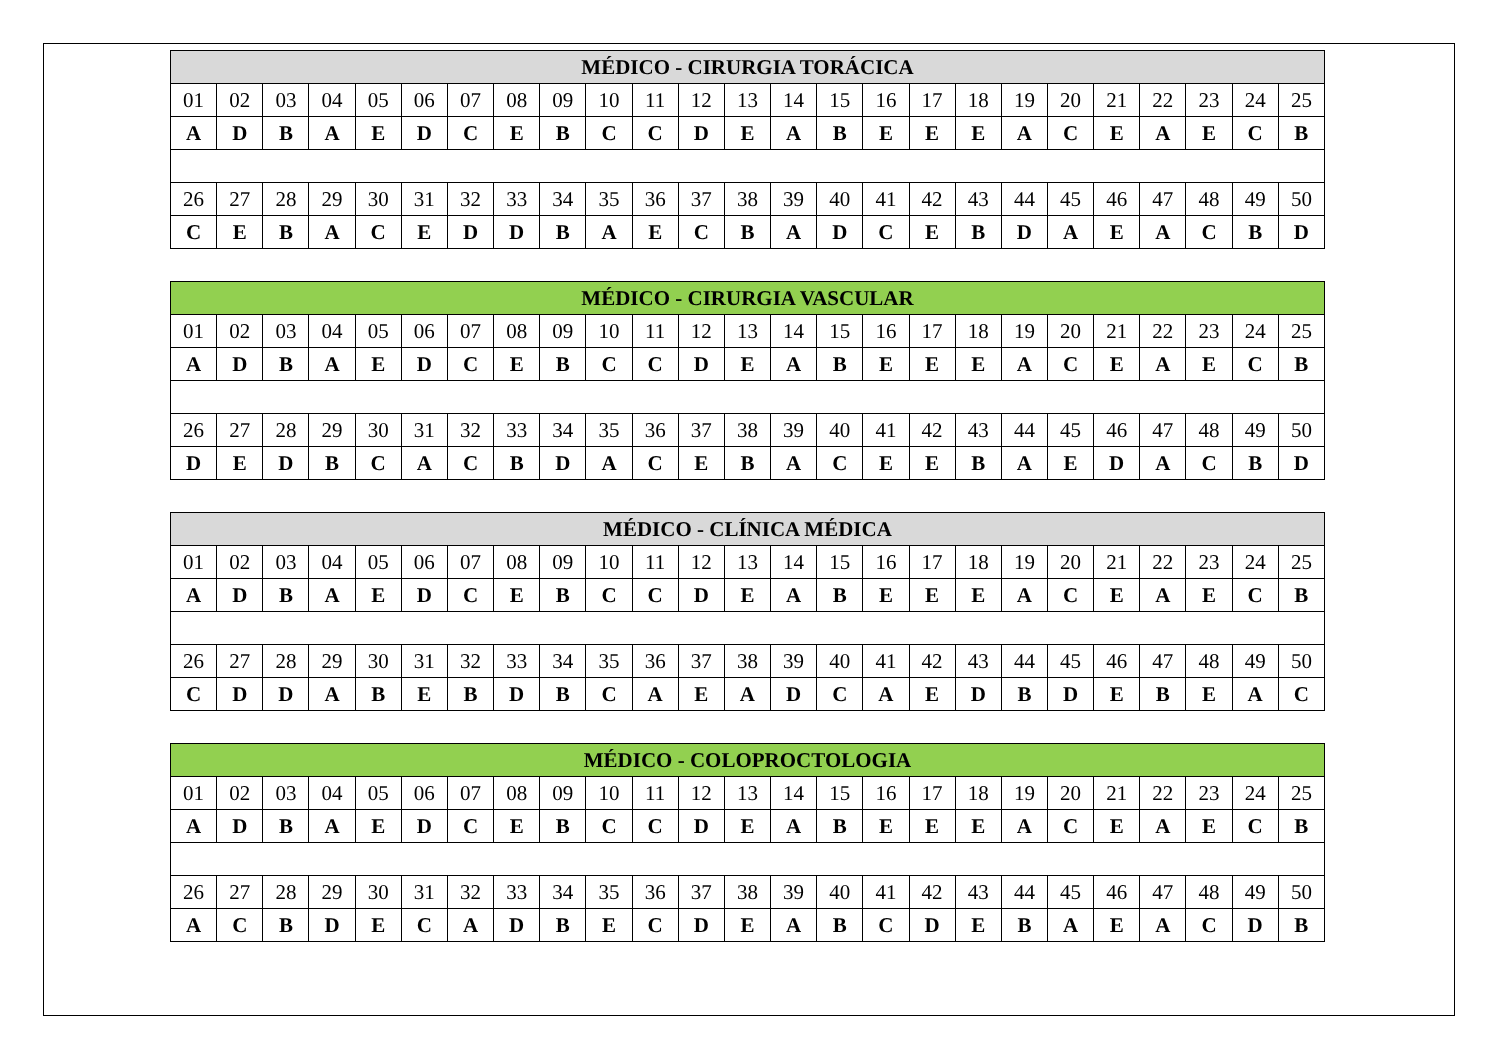| MÉDICO - CIRURGIA TORÁCICA | | | | | | | | | | | | | | | | | | | | | | | | |
| --- | --- | --- | --- | --- | --- | --- | --- | --- | --- | --- | --- | --- | --- | --- | --- | --- | --- | --- | --- | --- | --- | --- | --- | --- |
| 01 | 02 | 03 | 04 | 05 | 06 | 07 | 08 | 09 | 10 | 11 | 12 | 13 | 14 | 15 | 16 | 17 | 18 | 19 | 20 | 21 | 22 | 23 | 24 | 25 |
| A | D | B | A | E | D | C | E | B | C | C | D | E | A | B | E | E | E | A | C | E | A | E | C | B |
| 26 | 27 | 28 | 29 | 30 | 31 | 32 | 33 | 34 | 35 | 36 | 37 | 38 | 39 | 40 | 41 | 42 | 43 | 44 | 45 | 46 | 47 | 48 | 49 | 50 |
| C | E | B | A | C | E | D | D | B | A | E | C | B | A | D | C | E | B | D | A | E | A | C | B | D |
| MÉDICO - CIRURGIA VASCULAR | | | | | | | | | | | | | | | | | | | | | | | | |
| --- | --- | --- | --- | --- | --- | --- | --- | --- | --- | --- | --- | --- | --- | --- | --- | --- | --- | --- | --- | --- | --- | --- | --- | --- |
| 01 | 02 | 03 | 04 | 05 | 06 | 07 | 08 | 09 | 10 | 11 | 12 | 13 | 14 | 15 | 16 | 17 | 18 | 19 | 20 | 21 | 22 | 23 | 24 | 25 |
| A | D | B | A | E | D | C | E | B | C | C | D | E | A | B | E | E | E | A | C | E | A | E | C | B |
| 26 | 27 | 28 | 29 | 30 | 31 | 32 | 33 | 34 | 35 | 36 | 37 | 38 | 39 | 40 | 41 | 42 | 43 | 44 | 45 | 46 | 47 | 48 | 49 | 50 |
| D | E | D | B | C | A | C | B | D | A | C | E | B | A | C | E | E | B | A | E | D | A | C | B | D |
| MÉDICO - CLÍNICA MÉDICA | | | | | | | | | | | | | | | | | | | | | | | | |
| --- | --- | --- | --- | --- | --- | --- | --- | --- | --- | --- | --- | --- | --- | --- | --- | --- | --- | --- | --- | --- | --- | --- | --- | --- |
| 01 | 02 | 03 | 04 | 05 | 06 | 07 | 08 | 09 | 10 | 11 | 12 | 13 | 14 | 15 | 16 | 17 | 18 | 19 | 20 | 21 | 22 | 23 | 24 | 25 |
| A | D | B | A | E | D | C | E | B | C | C | D | E | A | B | E | E | E | A | C | E | A | E | C | B |
| 26 | 27 | 28 | 29 | 30 | 31 | 32 | 33 | 34 | 35 | 36 | 37 | 38 | 39 | 40 | 41 | 42 | 43 | 44 | 45 | 46 | 47 | 48 | 49 | 50 |
| C | D | D | A | B | E | B | D | B | C | A | E | A | D | C | A | E | D | B | D | E | B | E | A | C |
| MÉDICO - COLOPROCTOLOGIA | | | | | | | | | | | | | | | | | | | | | | | | |
| --- | --- | --- | --- | --- | --- | --- | --- | --- | --- | --- | --- | --- | --- | --- | --- | --- | --- | --- | --- | --- | --- | --- | --- | --- |
| 01 | 02 | 03 | 04 | 05 | 06 | 07 | 08 | 09 | 10 | 11 | 12 | 13 | 14 | 15 | 16 | 17 | 18 | 19 | 20 | 21 | 22 | 23 | 24 | 25 |
| A | D | B | A | E | D | C | E | B | C | C | D | E | A | B | E | E | E | A | C | E | A | E | C | B |
| 26 | 27 | 28 | 29 | 30 | 31 | 32 | 33 | 34 | 35 | 36 | 37 | 38 | 39 | 40 | 41 | 42 | 43 | 44 | 45 | 46 | 47 | 48 | 49 | 50 |
| A | C | B | D | E | C | A | D | B | E | C | D | E | A | B | C | D | E | B | A | E | A | C | D | B |